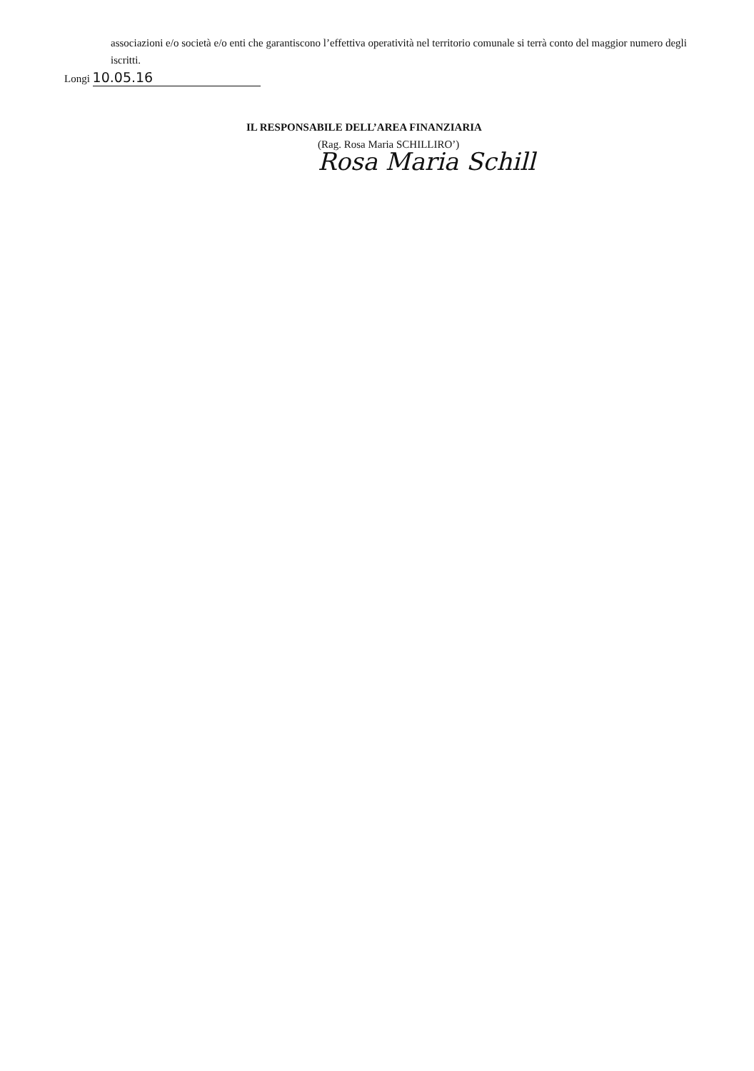associazioni e/o società e/o enti che garantiscono l’effettiva operatività nel territorio comunale si terrà conto del maggior numero degli iscritti.
Longi 10.05.16
IL RESPONSABILE DELL’AREA FINANZIARIA
(Rag. Rosa Maria SCHILLIRO’)
Rosa Maria Schill